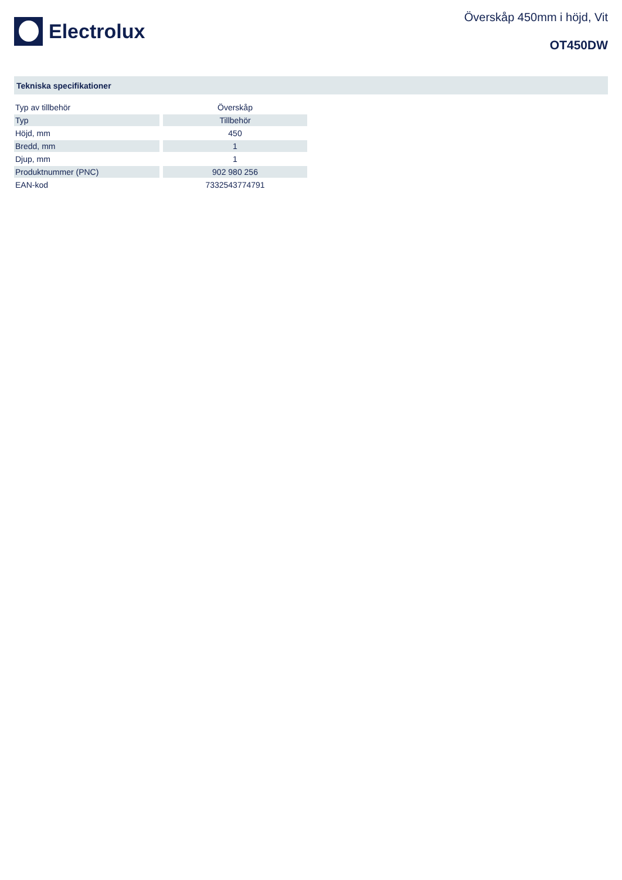Electrolux
Överskåp 450mm i höjd, Vit
OT450DW
Tekniska specifikationer
| Typ av tillbehör | Överskåp |
| Typ | Tillbehör |
| Höjd, mm | 450 |
| Bredd, mm | 1 |
| Djup, mm | 1 |
| Produktnummer (PNC) | 902 980 256 |
| EAN-kod | 7332543774791 |